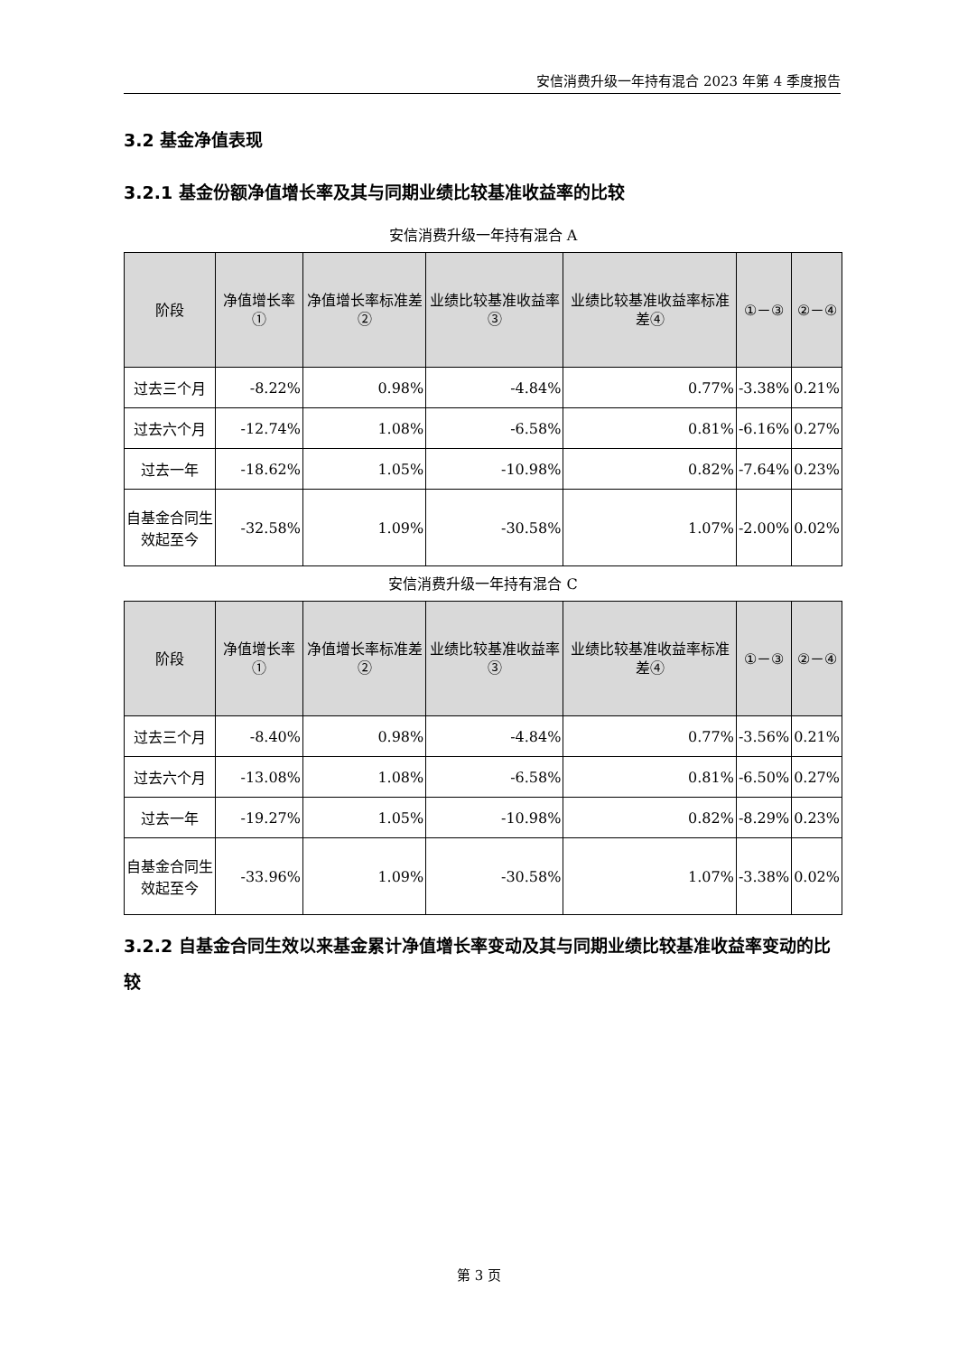安信消费升级一年持有混合 2023 年第 4 季度报告
3.2 基金净值表现
3.2.1 基金份额净值增长率及其与同期业绩比较基准收益率的比较
安信消费升级一年持有混合 A
| 阶段 | 净值增长率① | 净值增长率标准差② | 业绩比较基准收益率③ | 业绩比较基准收益率标准差④ | ①－③ | ②－④ |
| --- | --- | --- | --- | --- | --- | --- |
| 过去三个月 | -8.22% | 0.98% | -4.84% | 0.77% | -3.38% | 0.21% |
| 过去六个月 | -12.74% | 1.08% | -6.58% | 0.81% | -6.16% | 0.27% |
| 过去一年 | -18.62% | 1.05% | -10.98% | 0.82% | -7.64% | 0.23% |
| 自基金合同生效起至今 | -32.58% | 1.09% | -30.58% | 1.07% | -2.00% | 0.02% |
安信消费升级一年持有混合 C
| 阶段 | 净值增长率① | 净值增长率标准差② | 业绩比较基准收益率③ | 业绩比较基准收益率标准差④ | ①－③ | ②－④ |
| --- | --- | --- | --- | --- | --- | --- |
| 过去三个月 | -8.40% | 0.98% | -4.84% | 0.77% | -3.56% | 0.21% |
| 过去六个月 | -13.08% | 1.08% | -6.58% | 0.81% | -6.50% | 0.27% |
| 过去一年 | -19.27% | 1.05% | -10.98% | 0.82% | -8.29% | 0.23% |
| 自基金合同生效起至今 | -33.96% | 1.09% | -30.58% | 1.07% | -3.38% | 0.02% |
3.2.2 自基金合同生效以来基金累计净值增长率变动及其与同期业绩比较基准收益率变动的比较
第 3 页